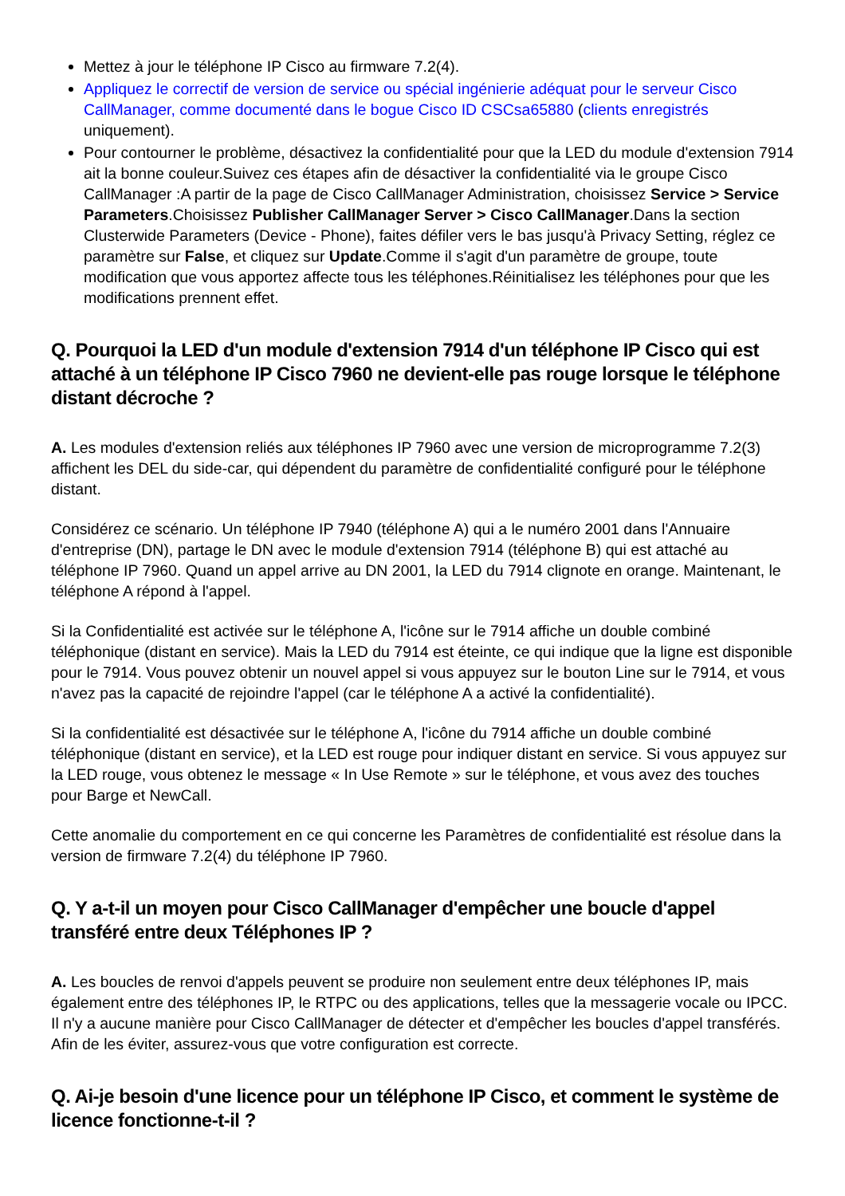Mettez à jour le téléphone IP Cisco au firmware 7.2(4).
Appliquez le correctif de version de service ou spécial ingénierie adéquat pour le serveur Cisco CallManager, comme documenté dans le bogue Cisco ID CSCsa65880 (clients enregistrés uniquement).
Pour contourner le problème, désactivez la confidentialité pour que la LED du module d'extension 7914 ait la bonne couleur.Suivez ces étapes afin de désactiver la confidentialité via le groupe Cisco CallManager :A partir de la page de Cisco CallManager Administration, choisissez Service > Service Parameters.Choisissez Publisher CallManager Server > Cisco CallManager.Dans la section Clusterwide Parameters (Device - Phone), faites défiler vers le bas jusqu'à Privacy Setting, réglez ce paramètre sur False, et cliquez sur Update.Comme il s'agit d'un paramètre de groupe, toute modification que vous apportez affecte tous les téléphones.Réinitialisez les téléphones pour que les modifications prennent effet.
Q. Pourquoi la LED d'un module d'extension 7914 d'un téléphone IP Cisco qui est attaché à un téléphone IP Cisco 7960 ne devient-elle pas rouge lorsque le téléphone distant décroche ?
A. Les modules d'extension reliés aux téléphones IP 7960 avec une version de microprogramme 7.2(3) affichent les DEL du side-car, qui dépendent du paramètre de confidentialité configuré pour le téléphone distant.
Considérez ce scénario. Un téléphone IP 7940 (téléphone A) qui a le numéro 2001 dans l'Annuaire d'entreprise (DN), partage le DN avec le module d'extension 7914 (téléphone B) qui est attaché au téléphone IP 7960. Quand un appel arrive au DN 2001, la LED du 7914 clignote en orange. Maintenant, le téléphone A répond à l'appel.
Si la Confidentialité est activée sur le téléphone A, l'icône sur le 7914 affiche un double combiné téléphonique (distant en service). Mais la LED du 7914 est éteinte, ce qui indique que la ligne est disponible pour le 7914. Vous pouvez obtenir un nouvel appel si vous appuyez sur le bouton Line sur le 7914, et vous n'avez pas la capacité de rejoindre l'appel (car le téléphone A a activé la confidentialité).
Si la confidentialité est désactivée sur le téléphone A, l'icône du 7914 affiche un double combiné téléphonique (distant en service), et la LED est rouge pour indiquer distant en service. Si vous appuyez sur la LED rouge, vous obtenez le message « In Use Remote » sur le téléphone, et vous avez des touches pour Barge et NewCall.
Cette anomalie du comportement en ce qui concerne les Paramètres de confidentialité est résolue dans la version de firmware 7.2(4) du téléphone IP 7960.
Q. Y a-t-il un moyen pour Cisco CallManager d'empêcher une boucle d'appel transféré entre deux Téléphones IP ?
A. Les boucles de renvoi d'appels peuvent se produire non seulement entre deux téléphones IP, mais également entre des téléphones IP, le RTPC ou des applications, telles que la messagerie vocale ou IPCC. Il n'y a aucune manière pour Cisco CallManager de détecter et d'empêcher les boucles d'appel transférés. Afin de les éviter, assurez-vous que votre configuration est correcte.
Q. Ai-je besoin d'une licence pour un téléphone IP Cisco, et comment le système de licence fonctionne-t-il ?